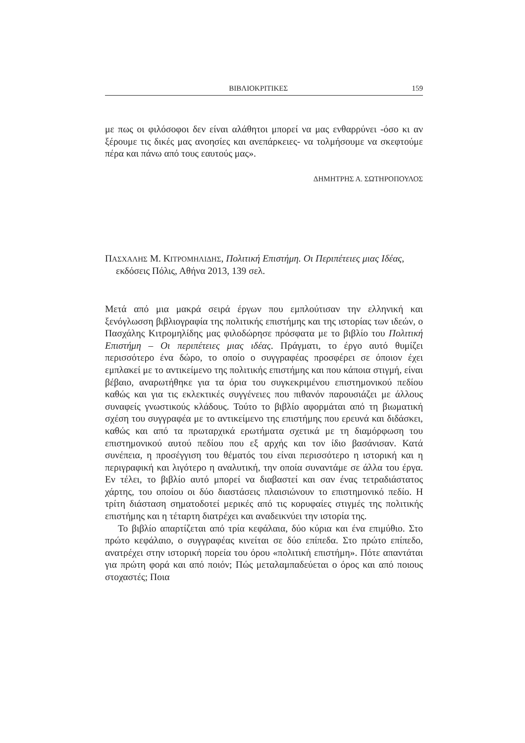ΒΙΒΛΙΟΚΡΙΤΙΚΕΣ 159
με πως οι φιλόσοφοι δεν είναι αλάθητοι μπορεί να μας ενθαρρύνει -όσο κι αν ξέρουμε τις δικές μας ανοησίες και ανεπάρκειες- να τολμήσουμε να σκεφτούμε πέρα και πάνω από τους εαυτούς μας».
ΔΗΜΗΤΡΗΣ Α. ΣΩΤΗΡΟΠΟΥΛΟΣ
ΠΑΣΧΑΛΗΣ Μ. ΚΙΤΡΟΜΗΛΙΔΗΣ, Πολιτική Επιστήμη. Οι Περιπέτειες μιας Ιδέας, εκδόσεις Πόλις, Αθήνα 2013, 139 σελ.
Μετά από μια μακρά σειρά έργων που εμπλούτισαν την ελληνική και ξενόγλωσση βιβλιογραφία της πολιτικής επιστήμης και της ιστορίας των ιδεών, ο Πασχάλης Κιτρομηλίδης μας φιλοδώρησε πρόσφατα με το βιβλίο του Πολιτική Επιστήμη – Οι περιπέτειες μιας ιδέας. Πράγματι, το έργο αυτό θυμίζει περισσότερο ένα δώρο, το οποίο ο συγγραφέας προσφέρει σε όποιον έχει εμπλακεί με το αντικείμενο της πολιτικής επιστήμης και που κάποια στιγμή, είναι βέβαιο, αναρωτήθηκε για τα όρια του συγκεκριμένου επιστημονικού πεδίου καθώς και για τις εκλεκτικές συγγένειες που πιθανόν παρουσιάζει με άλλους συναφείς γνωστικούς κλάδους. Τούτο το βιβλίο αφορμάται από τη βιωματική σχέση του συγγραφέα με το αντικείμενο της επιστήμης που ερευνά και διδάσκει, καθώς και από τα πρωταρχικά ερωτήματα σχετικά με τη διαμόρφωση του επιστημονικού αυτού πεδίου που εξ αρχής και τον ίδιο βασάνισαν. Κατά συνέπεια, η προσέγγιση του θέματός του είναι περισσότερο η ιστορική και η περιγραφική και λιγότερο η αναλυτική, την οποία συναντάμε σε άλλα του έργα. Εν τέλει, το βιβλίο αυτό μπορεί να διαβαστεί και σαν ένας τετραδιάστατος χάρτης, του οποίου οι δύο διαστάσεις πλαισιώνουν το επιστημονικό πεδίο. Η τρίτη διάσταση σηματοδοτεί μερικές από τις κορυφαίες στιγμές της πολιτικής επιστήμης και η τέταρτη διατρέχει και αναδεικνύει την ιστορία της.
Το βιβλίο απαρτίζεται από τρία κεφάλαια, δύο κύρια και ένα επιμύθιο. Στο πρώτο κεφάλαιο, ο συγγραφέας κινείται σε δύο επίπεδα. Στο πρώτο επίπεδο, ανατρέχει στην ιστορική πορεία του όρου «πολιτική επιστήμη». Πότε απαντάται για πρώτη φορά και από ποιόν; Πώς μεταλαμπαδεύεται ο όρος και από ποιους στοχαστές; Ποια